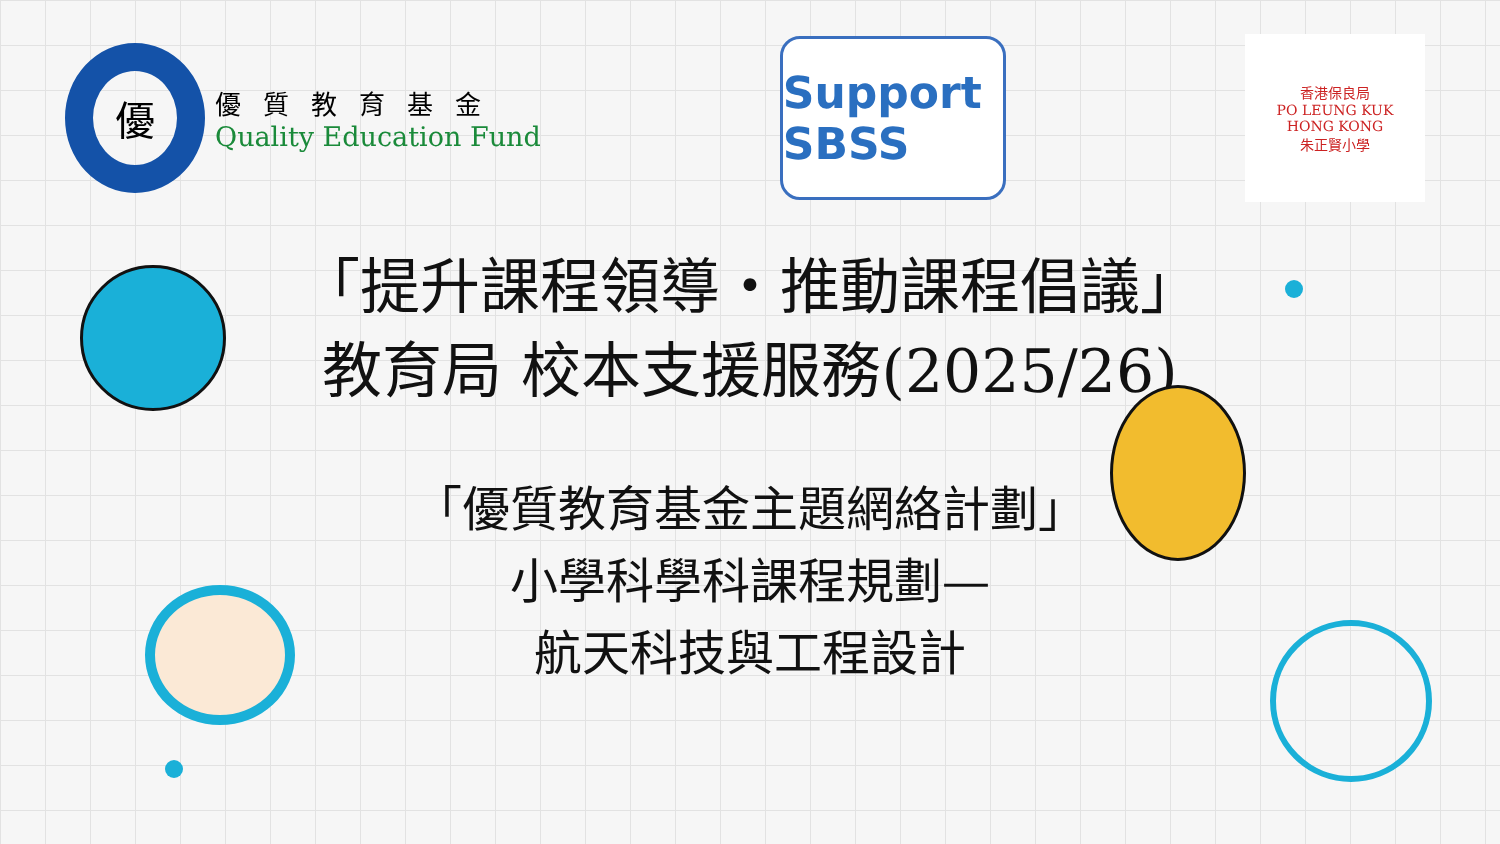優
優質教育基金
Quality Education Fund
Support SBSS
香港保良局
PO LEUNG KUK
HONG KONG
朱正賢小學
「提升課程領導・推動課程倡議」
教育局 校本支援服務(2025/26)
「優質教育基金主題網絡計劃」
小學科學科課程規劃—
航天科技與工程設計